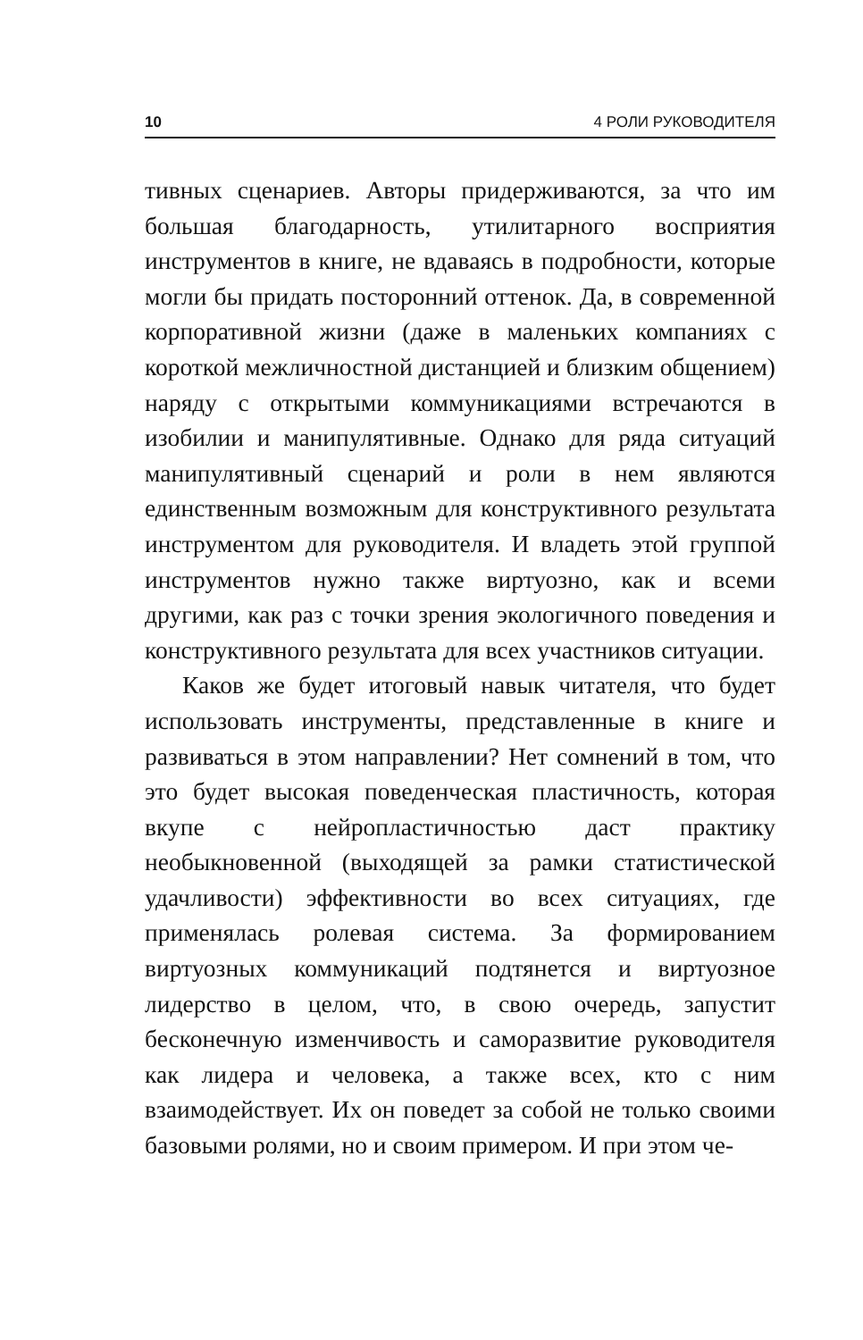10 4 РОЛИ РУКОВОДИТЕЛЯ
тивных сценариев. Авторы придерживаются, за что им большая благодарность, утилитарного восприятия инструментов в книге, не вдаваясь в подробности, которые могли бы придать посторонний оттенок. Да, в современной корпоративной жизни (даже в маленьких компаниях с короткой межличностной дистанцией и близким общением) наряду с открытыми коммуникациями встречаются в изобилии и манипулятивные. Однако для ряда ситуаций манипулятивный сценарий и роли в нем являются единственным возможным для конструктивного результата инструментом для руководителя. И владеть этой группой инструментов нужно также виртуозно, как и всеми другими, как раз с точки зрения экологичного поведения и конструктивного результата для всех участников ситуации.
Каков же будет итоговый навык читателя, что будет использовать инструменты, представленные в книге и развиваться в этом направлении? Нет сомнений в том, что это будет высокая поведенческая пластичность, которая вкупе с нейропластичностью даст практику необыкновенной (выходящей за рамки статистической удачливости) эффективности во всех ситуациях, где применялась ролевая система. За формированием виртуозных коммуникаций подтянется и виртуозное лидерство в целом, что, в свою очередь, запустит бесконечную изменчивость и саморазвитие руководителя как лидера и человека, а также всех, кто с ним взаимодействует. Их он поведет за собой не только своими базовыми ролями, но и своим примером. И при этом че-